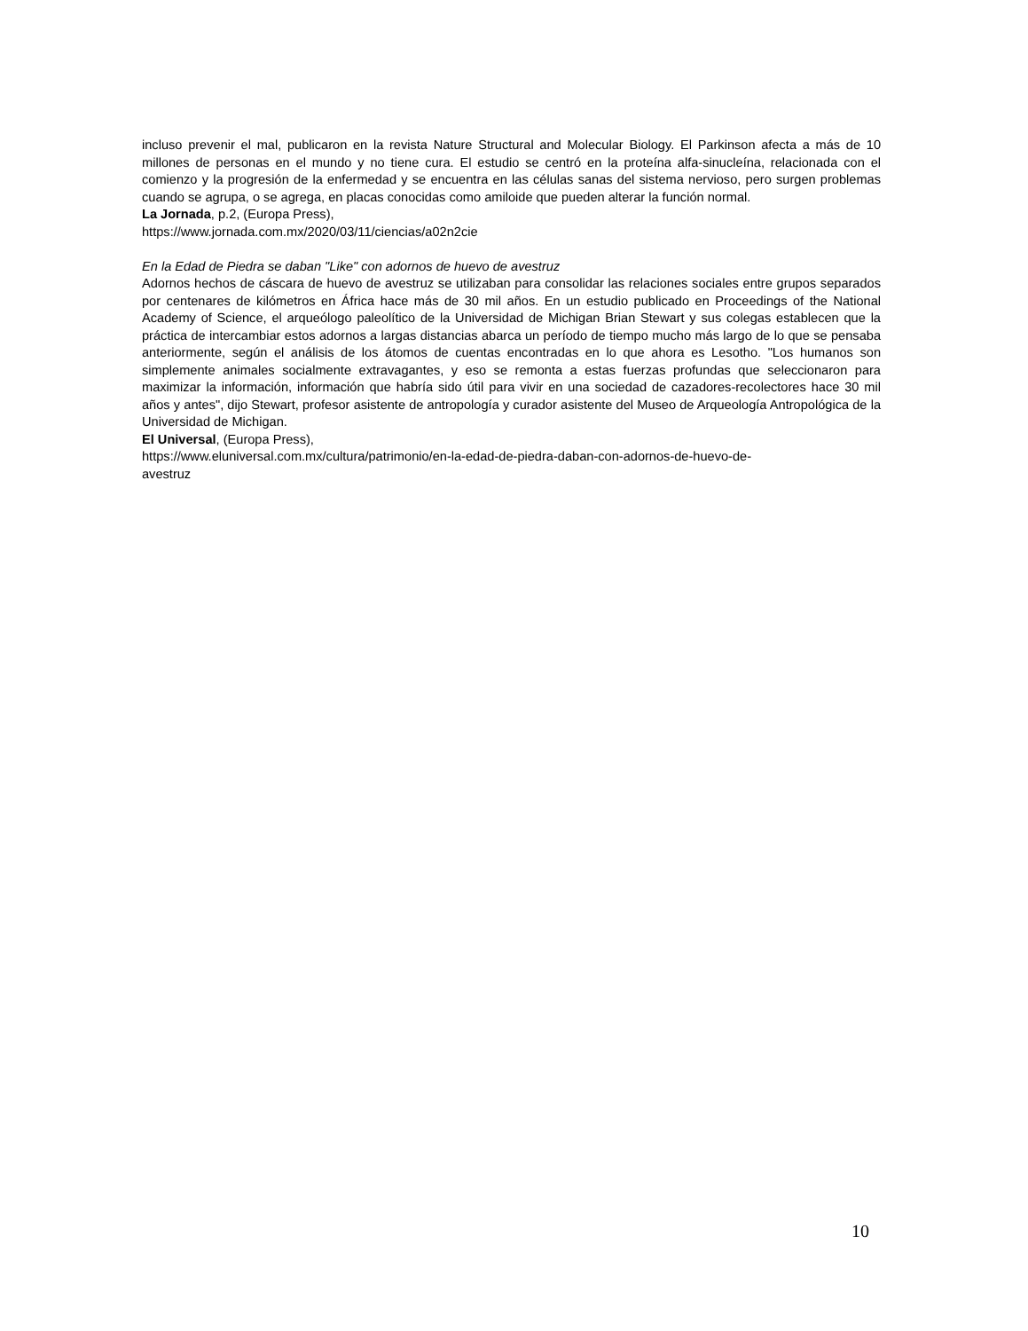incluso prevenir el mal, publicaron en la revista Nature Structural and Molecular Biology. El Parkinson afecta a más de 10 millones de personas en el mundo y no tiene cura. El estudio se centró en la proteína alfa-sinucleína, relacionada con el comienzo y la progresión de la enfermedad y se encuentra en las células sanas del sistema nervioso, pero surgen problemas cuando se agrupa, o se agrega, en placas conocidas como amiloide que pueden alterar la función normal.
La Jornada, p.2, (Europa Press),
https://www.jornada.com.mx/2020/03/11/ciencias/a02n2cie
En la Edad de Piedra se daban "Like" con adornos de huevo de avestruz
Adornos hechos de cáscara de huevo de avestruz se utilizaban para consolidar las relaciones sociales entre grupos separados por centenares de kilómetros en África hace más de 30 mil años. En un estudio publicado en Proceedings of the National Academy of Science, el arqueólogo paleolítico de la Universidad de Michigan Brian Stewart y sus colegas establecen que la práctica de intercambiar estos adornos a largas distancias abarca un período de tiempo mucho más largo de lo que se pensaba anteriormente, según el análisis de los átomos de cuentas encontradas en lo que ahora es Lesotho. "Los humanos son simplemente animales socialmente extravagantes, y eso se remonta a estas fuerzas profundas que seleccionaron para maximizar la información, información que habría sido útil para vivir en una sociedad de cazadores-recolectores hace 30 mil años y antes", dijo Stewart, profesor asistente de antropología y curador asistente del Museo de Arqueología Antropológica de la Universidad de Michigan.
El Universal, (Europa Press),
https://www.eluniversal.com.mx/cultura/patrimonio/en-la-edad-de-piedra-daban-con-adornos-de-huevo-de-
avestruz
10